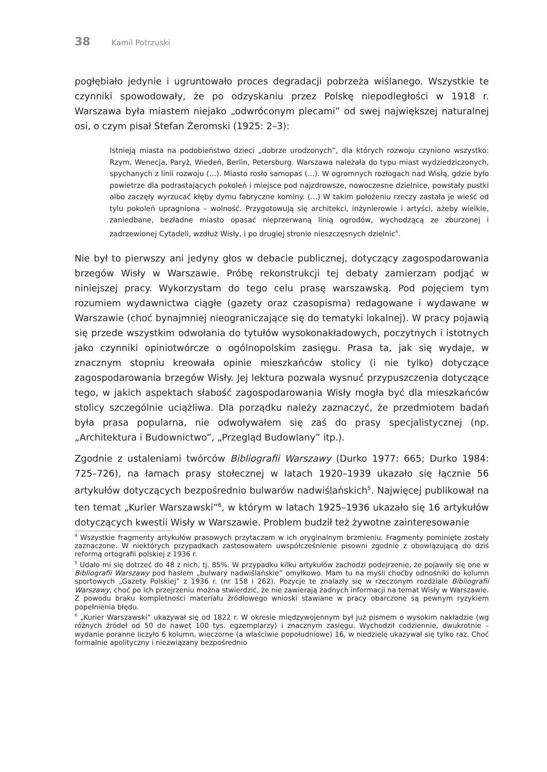38 Kamil Potrzuski
pogłębiało jedynie i ugruntowało proces degradacji pobrzeża wiślanego. Wszystkie te czynniki spowodowały, że po odzyskaniu przez Polskę niepodległości w 1918 r. Warszawa była miastem niejako „odwróconym plecami” od swej największej naturalnej osi, o czym pisał Stefan Żeromski (1925: 2–3):
Istnieją miasta na podobieństwo dzieci „dobrze urodzonych”, dla których rozwoju czyniono wszystko: Rzym, Wenecja, Paryż, Wiedeń, Berlin, Petersburg. Warszawa należała do typu miast wydziedziczonych, spychanych z linii rozwoju (…). Miasto rosło samopas (…). W ogromnych rozłogach nad Wisłą, gdzie było powietrze dla podrastających pokoleń i miejsce pod najzdrowsze, nowoczesne dzielnice, powstały pustki albo zaczęły wyrzucać kłęby dymu fabryczne kominy. (…) W takim położeniu rzeczy zastała je wieść od tylu pokoleń upragniona – wolność. Przygotowują się architekci, inżynierowie i artyści, ażeby wielkie, zaniedbane, bezładne miasto opasać nieprzerwaną linią ogrodów, wychodzącą ze zburzonej i zadrzewionej Cytadeli, wzdłuż Wisły, i po drugiej stronie nieszczęsnych dzielnic<sup>4</sup>.
Nie był to pierwszy ani jedyny głos w debacie publicznej, dotyczący zagospodarowania brzegów Wisły w Warszawie. Próbę rekonstrukcji tej debaty zamierzam podjąć w niniejszej pracy. Wykorzystam do tego celu prasę warszawską. Pod pojęciem tym rozumiem wydawnictwa ciągłe (gazety oraz czasopisma) redagowane i wydawane w Warszawie (choć bynajmniej nieograniczające się do tematyki lokalnej). W pracy pojawią się przede wszystkim odwołania do tytułów wysokonakładowych, poczytnych i istotnych jako czynniki opiniotwórcze o ogólnopolskim zasięgu. Prasa ta, jak się wydaje, w znacznym stopniu kreowała opinie mieszkańców stolicy (i nie tylko) dotyczące zagospodarowania brzegów Wisły. Jej lektura pozwala wysnuć przypuszczenia dotyczące tego, w jakich aspektach słabość zagospodarowania Wisły mogła być dla mieszkańców stolicy szczególnie uciążliwa. Dla porządku należy zaznaczyć, że przedmiotem badań była prasa popularna, nie odwoływałem się zaś do prasy specjalistycznej (np. „Architektura i Budownictwo”, „Przegląd Budowlany” itp.).
Zgodnie z ustaleniami twórców Bibliografii Warszawy (Durko 1977: 665; Durko 1984: 725–726), na łamach prasy stołecznej w latach 1920–1939 ukazało się łącznie 56 artykułów dotyczących bezpośrednio bulwarów nadwiślańskich<sup>5</sup>. Najwięcej publikował na ten temat „Kurier Warszawski”<sup>6</sup>, w którym w latach 1925–1936 ukazało się 16 artykułów dotyczących kwestii Wisły w Warszawie. Problem budził też żywotne zainteresowanie
<sup>4</sup> Wszystkie fragmenty artykułów prasowych przytaczam w ich oryginalnym brzmieniu. Fragmenty pominięte zostały zaznaczone. W niektórych przypadkach zastosowałem uwspółcześnienie pisowni zgodnie z obowiązującą do dziś reformą ortografii polskiej z 1936 r.
<sup>5</sup> Udało mi się dotrzeć do 48 z nich, tj. 85%. W przypadku kilku artykułów zachodzi podejrzenie, że pojawiły się one w Bibliografii Warszawy pod hasłem „bulwary nadwiślańskie” omyłkowo. Mam tu na myśli choćby odnośniki do kolumn sportowych „Gazety Polskiej” z 1936 r. (nr 158 i 262). Pozycje te znalazły się w rzeczonym rozdziale Bibliografii Warszawy, choć po ich przejrzeniu można stwierdzić, że nie zawierają żadnych informacji na temat Wisły w Warszawie. Z powodu braku kompletności materiału źródłowego wnioski stawiane w pracy obarczone są pewnym ryzykiem popełnienia błędu.
<sup>6</sup> „Kurier Warszawski” ukazywał się od 1822 r. W okresie międzywojennym był już pismem o wysokim nakładzie (wg różnych źródeł od 50 do nawet 100 tys. egzemplarzy) i znacznym zasięgu. Wychodził codziennie, dwukrotnie – wydanie poranne liczyło 6 kolumn, wieczorne (a właściwie popołudniowe) 16, w niedzielę ukazywał się tylko raz. Choć formalnie apolityczny i niezwiązany bezpośrednio